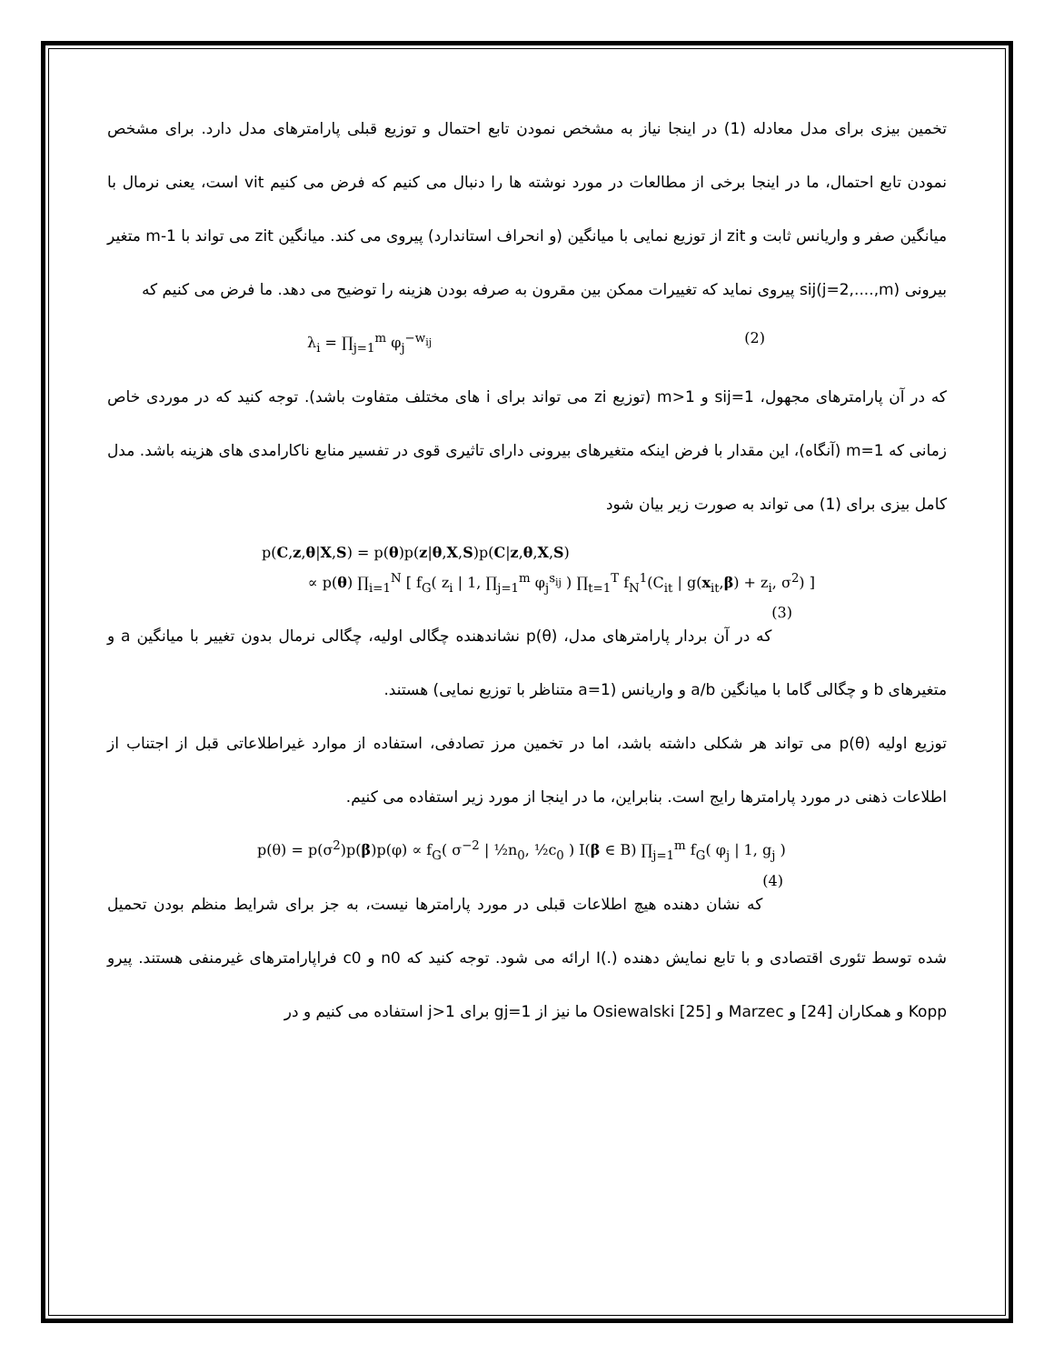تخمین بیزی برای مدل معادله (1) در اینجا نیاز به مشخص نمودن تابع احتمال و توزیع قبلی پارامترهای مدل دارد. برای مشخص نمودن تابع احتمال، ما در اینجا برخی از مطالعات در مورد نوشته ها را دنبال می کنیم که فرض می کنیم vit است، یعنی نرمال با میانگین صفر و واریانس ثابت و zit از توزیع نمایی با میانگین (و انحراف استاندارد) پیروی می کند. میانگین zit می تواند با m-1 متغیر بیرونی sij(j=2,....,m) پیروی نماید که تغییرات ممکن بین مقرون به صرفه بودن هزینه را توضیح می دهد. ما فرض می کنیم که
λ<sub>i</sub> = ∏<sub>j=1</sub><sup>m</sup> φ<sub>j</sub><sup>−w<sub>ij</sub></sup> (2)
که در آن پارامترهای مجهول، sij=1 و m>1 (توزیع zi می تواند برای i های مختلف متفاوت باشد). توجه کنید که در موردی خاص زمانی که m=1 (آنگاه)، این مقدار با فرض اینکه متغیرهای بیرونی دارای تاثیری قوی در تفسیر منابع ناکارامدی های هزینه باشد. مدل کامل بیزی برای (1) می تواند به صورت زیر بیان شود
p(C,z,θ|X,S) = p(θ)p(z|θ,X,S)p(C|z,θ,X,S)
∝ p(θ) ∏<sub>i=1</sub><sup>N</sup> [ f<sub>G</sub>( z<sub>i</sub> | 1, ∏<sub>j=1</sub><sup>m</sup> φ<sub>j</sub><sup>s<sub>ij</sub></sup> ) ∏<sub>t=1</sub><sup>T</sup> f<sub>N</sub><sup>1</sup>(C<sub>it</sub> | g(x<sub>it</sub>,β) + z<sub>i</sub>, σ<sup>2</sup>) ]
(3)
که در آن بردار پارامترهای مدل، p(θ) نشاندهنده چگالی اولیه، چگالی نرمال بدون تغییر با میانگین a و متغیرهای b و چگالی گاما با میانگین a/b و واریانس (a=1 متناظر با توزیع نمایی) هستند.
توزیع اولیه p(θ) می تواند هر شکلی داشته باشد، اما در تخمین مرز تصادفی، استفاده از موارد غیراطلاعاتی قبل از اجتناب از اطلاعات ذهنی در مورد پارامترها رایج است. بنابراین، ما در اینجا از مورد زیر استفاده می کنیم.
p(θ) = p(σ<sup>2</sup>)p(β)p(φ) ∝ f<sub>G</sub>( σ<sup>−2</sup> | ½n<sub>0</sub>, ½c<sub>0</sub> ) I(β ∈ B) ∏<sub>j=1</sub><sup>m</sup> f<sub>G</sub>( φ<sub>j</sub> | 1, g<sub>j</sub> )
(4)
که نشان دهنده هیچ اطلاعات قبلی در مورد پارامترها نیست، به جز برای شرایط منظم بودن تحمیل شده توسط تئوری اقتصادی و با تابع نمایش دهنده (.)I ارائه می شود. توجه کنید که n0 و c0 فراپارامترهای غیرمنفی هستند. پیرو Kopp و همکاران [24] و Marzec و [25] Osiewalski ما نیز از gj=1 برای j>1 استفاده می کنیم و در